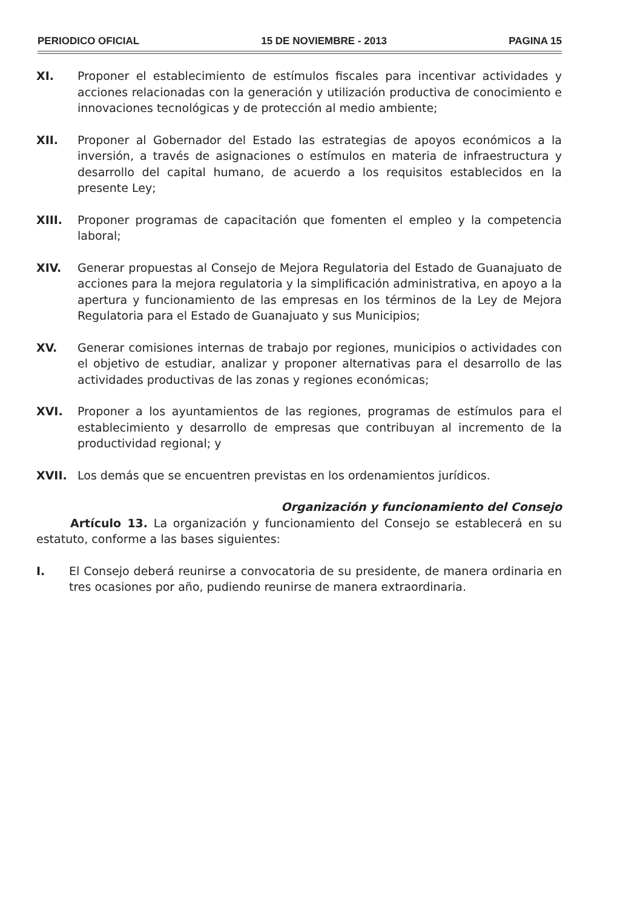PERIODICO OFICIAL 15 DE NOVIEMBRE - 2013 PAGINA 15
XI. Proponer el establecimiento de estímulos fiscales para incentivar actividades y acciones relacionadas con la generación y utilización productiva de conocimiento e innovaciones tecnológicas y de protección al medio ambiente;
XII. Proponer al Gobernador del Estado las estrategias de apoyos económicos a la inversión, a través de asignaciones o estímulos en materia de infraestructura y desarrollo del capital humano, de acuerdo a los requisitos establecidos en la presente Ley;
XIII. Proponer programas de capacitación que fomenten el empleo y la competencia laboral;
XIV. Generar propuestas al Consejo de Mejora Regulatoria del Estado de Guanajuato de acciones para la mejora regulatoria y la simplificación administrativa, en apoyo a la apertura y funcionamiento de las empresas en los términos de la Ley de Mejora Regulatoria para el Estado de Guanajuato y sus Municipios;
XV. Generar comisiones internas de trabajo por regiones, municipios o actividades con el objetivo de estudiar, analizar y proponer alternativas para el desarrollo de las actividades productivas de las zonas y regiones económicas;
XVI. Proponer a los ayuntamientos de las regiones, programas de estímulos para el establecimiento y desarrollo de empresas que contribuyan al incremento de la productividad regional; y
XVII. Los demás que se encuentren previstas en los ordenamientos jurídicos.
Organización y funcionamiento del Consejo
Artículo 13. La organización y funcionamiento del Consejo se establecerá en su estatuto, conforme a las bases siguientes:
I. El Consejo deberá reunirse a convocatoria de su presidente, de manera ordinaria en tres ocasiones por año, pudiendo reunirse de manera extraordinaria.